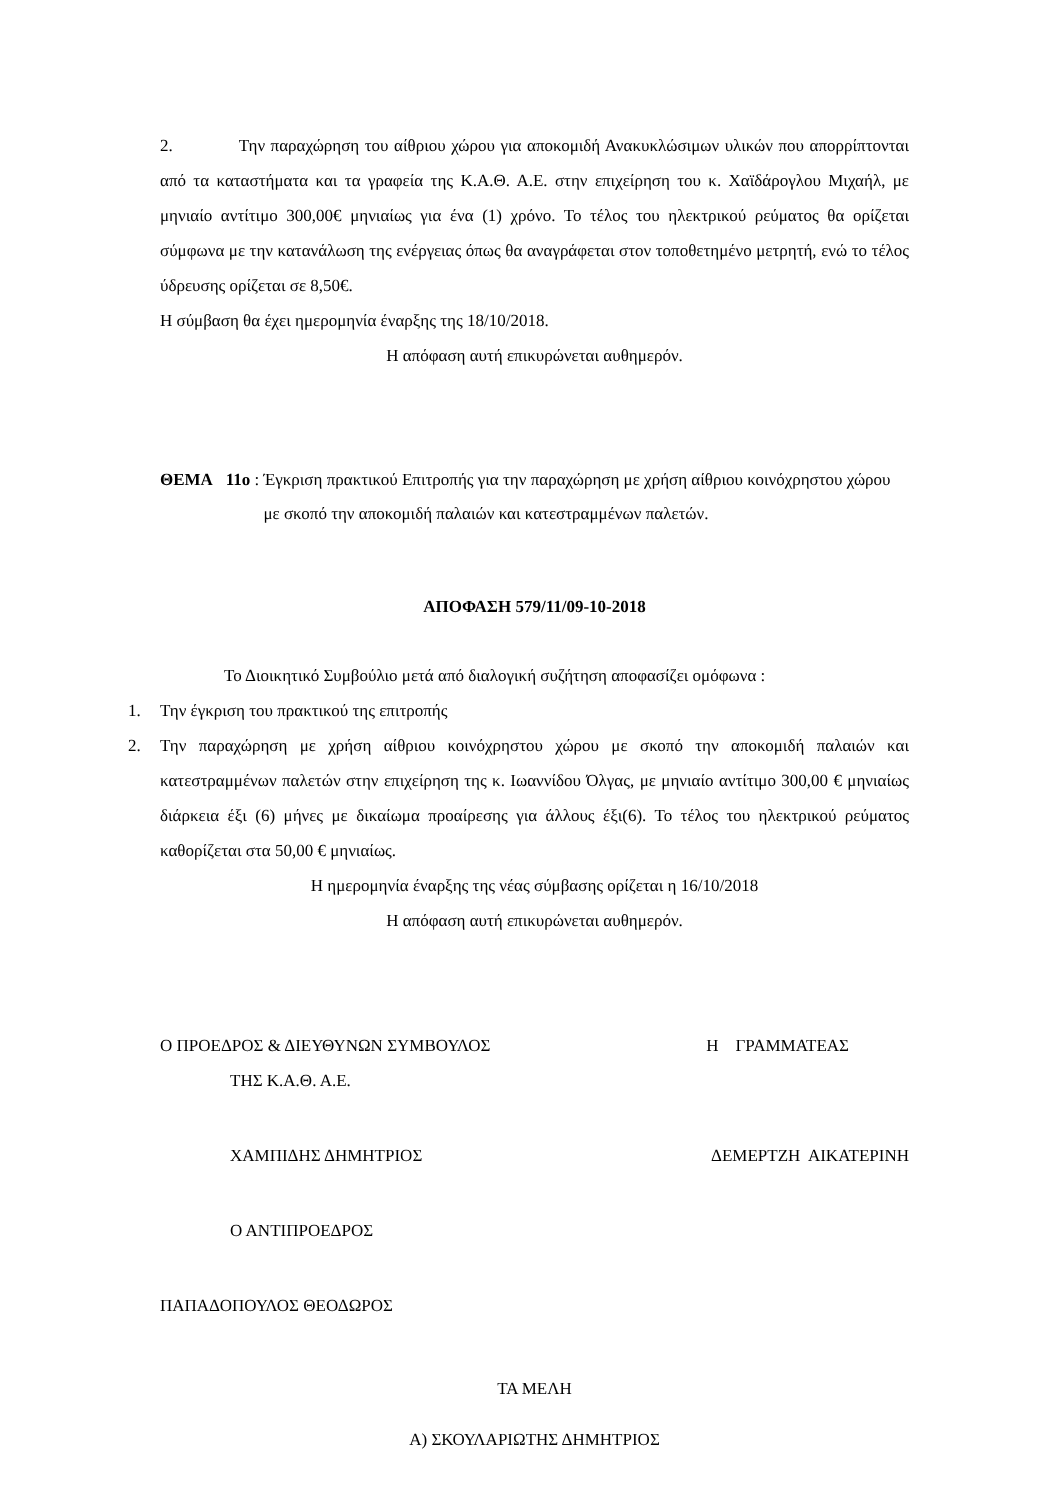2. Την παραχώρηση του αίθριου χώρου για αποκομιδή Ανακυκλώσιμων υλικών που απορρίπτονται από τα καταστήματα και τα γραφεία της Κ.Α.Θ. Α.Ε. στην επιχείρηση του κ. Χαϊδάρογλου Μιχαήλ, με μηνιαίο αντίτιμο 300,00€ μηνιαίως για ένα (1) χρόνο. Το τέλος του ηλεκτρικού ρεύματος θα ορίζεται σύμφωνα με την κατανάλωση της ενέργειας όπως θα αναγράφεται στον τοποθετημένο μετρητή, ενώ το τέλος ύδρευσης ορίζεται σε 8,50€.
Η σύμβαση θα έχει ημερομηνία έναρξης της 18/10/2018.
Η απόφαση αυτή επικυρώνεται αυθημερόν.
ΘΕΜΑ 11ο : Έγκριση πρακτικού Επιτροπής για την παραχώρηση με χρήση αίθριου κοινόχρηστου χώρου με σκοπό την αποκομιδή παλαιών και κατεστραμμένων παλετών.
ΑΠΟΦΑΣΗ 579/11/09-10-2018
Το Διοικητικό Συμβούλιο μετά από διαλογική συζήτηση αποφασίζει ομόφωνα :
1. Την έγκριση του πρακτικού της επιτροπής
2. Την παραχώρηση με χρήση αίθριου κοινόχρηστου χώρου με σκοπό την αποκομιδή παλαιών και κατεστραμμένων παλετών στην επιχείρηση της κ. Ιωαννίδου Όλγας, με μηνιαίο αντίτιμο 300,00 € μηνιαίως διάρκεια έξι (6) μήνες με δικαίωμα προαίρεσης για άλλους έξι(6). Το τέλος του ηλεκτρικού ρεύματος καθορίζεται στα 50,00 € μηνιαίως.
Η ημερομηνία έναρξης της νέας σύμβασης ορίζεται η 16/10/2018
Η απόφαση αυτή επικυρώνεται αυθημερόν.
Ο ΠΡΟΕΔΡΟΣ & ΔΙΕΥΘΥΝΩΝ ΣΥΜΒΟΥΛΟΣ Η ΓΡΑΜΜΑΤΕΑΣ
ΤΗΣ Κ.Α.Θ. Α.Ε.
ΧΑΜΠΙΔΗΣ ΔΗΜΗΤΡΙΟΣ ΔΕΜΕΡΤΖΗ ΑΙΚΑΤΕΡΙΝΗ
Ο ΑΝΤΙΠΡΟΕΔΡΟΣ
ΠΑΠΑΔΟΠΟΥΛΟΣ ΘΕΟΔΩΡΟΣ
ΤΑ ΜΕΛΗ
Α) ΣΚΟΥΛΑΡΙΩΤΗΣ ΔΗΜΗΤΡΙΟΣ